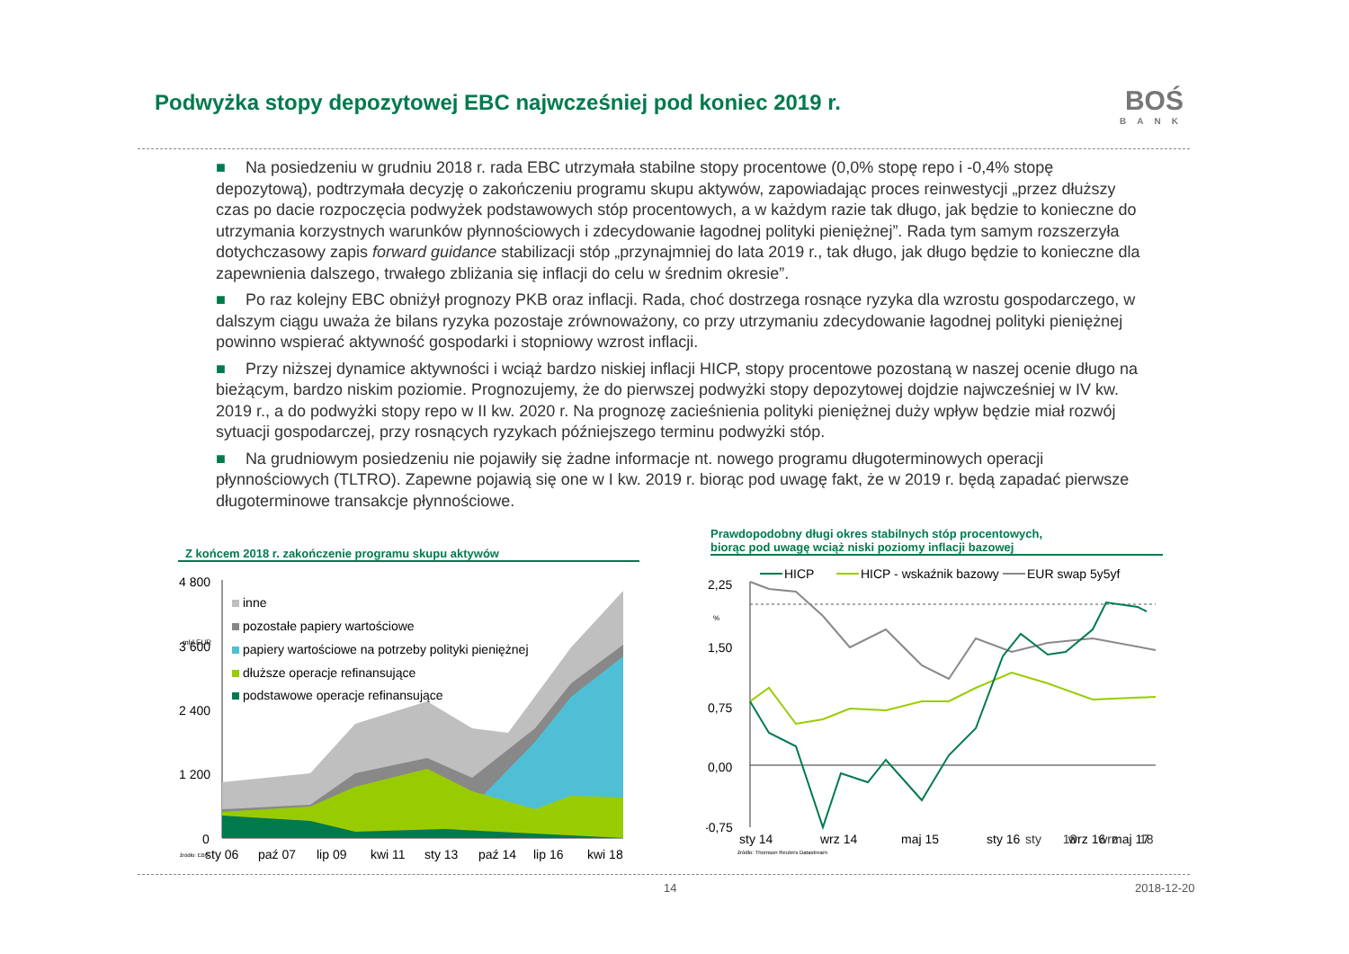Podwyżka stopy depozytowej EBC najwcześniej pod koniec 2019 r.
BOŚ
BANK
■ Na posiedzeniu w grudniu 2018 r. rada EBC utrzymała stabilne stopy procentowe (0,0% stopę repo i -0,4% stopę depozytową), podtrzymała decyzję o zakończeniu programu skupu aktywów, zapowiadając proces reinwestycji „przez dłuższy czas po dacie rozpoczęcia podwyżek podstawowych stóp procentowych, a w każdym razie tak długo, jak będzie to konieczne do utrzymania korzystnych warunków płynnościowych i zdecydowanie łagodnej polityki pieniężnej”. Rada tym samym rozszerzyła dotychczasowy zapis forward guidance stabilizacji stóp „przynajmniej do lata 2019 r., tak długo, jak długo będzie to konieczne dla zapewnienia dalszego, trwałego zbliżania się inflacji do celu w średnim okresie”.
■ Po raz kolejny EBC obniżył prognozy PKB oraz inflacji. Rada, choć dostrzega rosnące ryzyka dla wzrostu gospodarczego, w dalszym ciągu uważa że bilans ryzyka pozostaje zrównoważony, co przy utrzymaniu zdecydowanie łagodnej polityki pieniężnej powinno wspierać aktywność gospodarki i stopniowy wzrost inflacji.
■ Przy niższej dynamice aktywności i wciąż bardzo niskiej inflacji HICP, stopy procentowe pozostaną w naszej ocenie długo na bieżącym, bardzo niskim poziomie. Prognozujemy, że do pierwszej podwyżki stopy depozytowej dojdzie najwcześniej w IV kw. 2019 r., a do podwyżki stopy repo w II kw. 2020 r. Na prognozę zacieśnienia polityki pieniężnej duży wpływ będzie miał rozwój sytuacji gospodarczej, przy rosnących ryzykach późniejszego terminu podwyżki stóp.
■ Na grudniowym posiedzeniu nie pojawiły się żadne informacje nt. nowego programu długoterminowych operacji płynnościowych (TLTRO). Zapewne pojawią się one w I kw. 2019 r. biorąc pod uwagę fakt, że w 2019 r. będą zapadać pierwsze długoterminowe transakcje płynnościowe.
Z końcem 2018 r. zakończenie programu skupu aktywów
4 800
mld EUR
3 600
2 400
1 200
0
inne
pozostałe papiery wartościowe
papiery wartościowe na potrzeby polityki pieniężnej
dłuższe operacje refinansujące
podstawowe operacje refinansujące
źródło: EBC
sty 06
paź 07
lip 09
kwi 11
sty 13
paź 14
lip 16
kwi 18
Prawdopodobny długi okres stabilnych stóp procentowych,
biorąc pod uwagę wciąż niski poziomy inflacji bazowej
HICP
HICP - wskaźnik bazowy
EUR swap 5y5yf
2,25
%
1,50
0,75
0,00
-0,75
źródło: Thomson Reuters Datastream
sty 14
wrz 14
maj 15
sty 16
wrz 16
maj 17
sty 18 wrz 18
14 2018-12-20